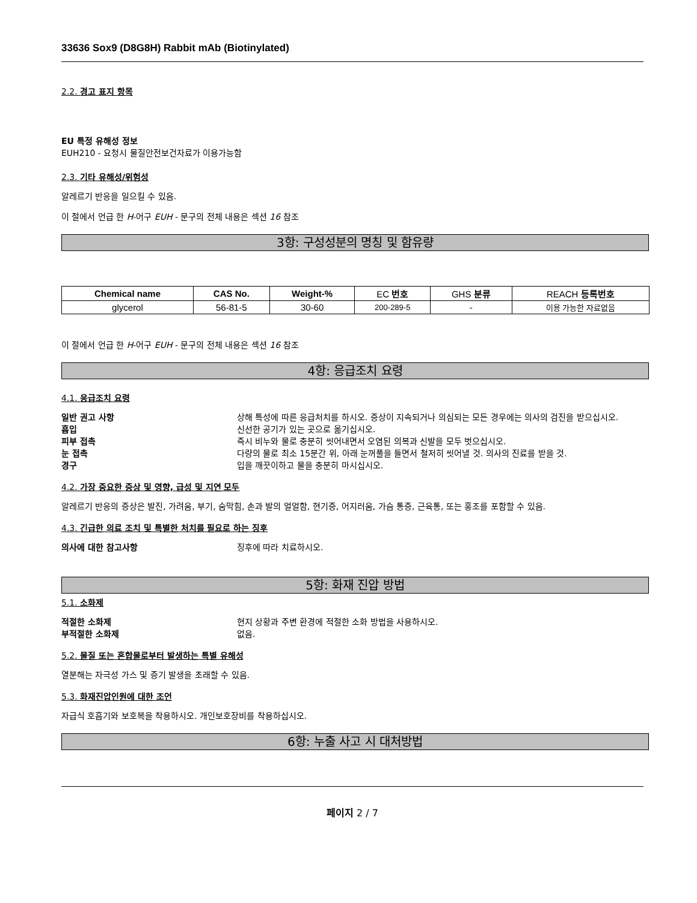33636 Sox9 (D8G8H) Rabbit mAb (Biotinylated)
2.2. 경고 표지 항목
EU 특정 유해성 정보
EUH210 - 요청시 물질안전보건자료가 이용가능함
2.3. 기타 유해성/위험성
알레르기 반응을 일으킬 수 있음.
이 절에서 언급 한 H-어구 EUH - 문구의 전체 내용은 섹션 16 참조
3항: 구성성분의 명칭 및 함유량
| Chemical name | CAS No. | Weight-% | EC 번호 | GHS 분류 | REACH 등록번호 |
| glycerol | 56-81-5 | 30-60 | 200-289-5 | - | 이용 가능한 자료없음 |
이 절에서 언급 한 H-어구 EUH - 문구의 전체 내용은 섹션 16 참조
4항: 응급조치 요령
4.1. 응급조치 요령
일반 권고 사항 상해 특성에 따른 응급처치를 하시오. 증상이 지속되거나 의심되는 모든 경우에는 의사의 검진을 받으십시오.
흡입 신선한 공기가 있는 곳으로 옮기십시오.
피부 접촉 즉시 비누와 물로 충분히 씻어내면서 오염된 의복과 신발을 모두 벗으십시오.
눈 접촉 다량의 물로 최소 15분간 위, 아래 눈꺼풀을 들면서 철저히 씻어낼 것. 의사의 진료를 받을 것.
경구 입을 깨끗이하고 물을 충분히 마시십시오.
4.2. 가장 중요한 증상 및 영향, 급성 및 지연 모두
알레르기 반응의 증상은 발진, 가려움, 부기, 숨막힘, 손과 발의 얼얼함, 현기증, 어지러움, 가슴 통증, 근육통, 또는 홍조를 포함할 수 있음.
4.3. 긴급한 의료 조치 및 특별한 처치를 필요로 하는 징후
의사에 대한 참고사항 징후에 따라 치료하시오.
5항: 화재 진압 방법
5.1. 소화제
적절한 소화제 현지 상황과 주변 환경에 적절한 소화 방법을 사용하시오.
부적절한 소화제 없음.
5.2. 물질 또는 혼합물로부터 발생하는 특별 유해성
열분해는 자극성 가스 및 증기 발생을 초래할 수 있음.
5.3. 화재진압인원에 대한 조언
자급식 호흡기와 보호복을 착용하시오. 개인보호장비를 착용하십시오.
6항: 누출 사고 시 대처방법
페이지 2 / 7